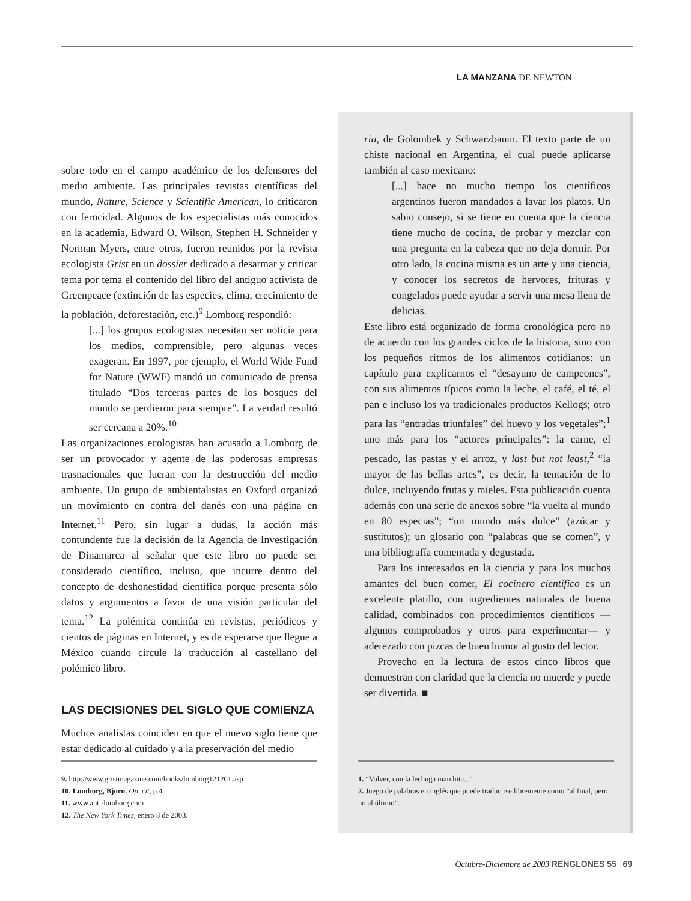LA MANZANA DE NEWTON
sobre todo en el campo académico de los defensores del medio ambiente. Las principales revistas científicas del mundo, Nature, Science y Scientific American, lo criticaron con ferocidad. Algunos de los especialistas más conocidos en la academia, Edward O. Wilson, Stephen H. Schneider y Norman Myers, entre otros, fueron reunidos por la revista ecologista Grist en un dossier dedicado a desarmar y criticar tema por tema el contenido del libro del antiguo activista de Greenpeace (extinción de las especies, clima, crecimiento de la población, deforestación, etc.)<sup>9</sup> Lomborg respondió:
[...] los grupos ecologistas necesitan ser noticia para los medios, comprensible, pero algunas veces exageran. En 1997, por ejemplo, el World Wide Fund for Nature (WWF) mandó un comunicado de prensa titulado “Dos terceras partes de los bosques del mundo se perdieron para siempre”. La verdad resultó ser cercana a 20%.<sup>10</sup>
Las organizaciones ecologistas han acusado a Lomborg de ser un provocador y agente de las poderosas empresas trasnacionales que lucran con la destrucción del medio ambiente. Un grupo de ambientalistas en Oxford organizó un movimiento en contra del danés con una página en Internet.<sup>11</sup> Pero, sin lugar a dudas, la acción más contundente fue la decisión de la Agencia de Investigación de Dinamarca al señalar que este libro no puede ser considerado científico, incluso, que incurre dentro del concepto de deshonestidad científica porque presenta sólo datos y argumentos a favor de una visión particular del tema.<sup>12</sup> La polémica continúa en revistas, periódicos y cientos de páginas en Internet, y es de esperarse que llegue a México cuando circule la traducción al castellano del polémico libro.
LAS DECISIONES DEL SIGLO QUE COMIENZA
Muchos analistas coinciden en que el nuevo siglo tiene que estar dedicado al cuidado y a la preservación del medio
ria, de Golombek y Schwarzbaum. El texto parte de un chiste nacional en Argentina, el cual puede aplicarse también al caso mexicano:
[...] hace no mucho tiempo los científicos argentinos fueron mandados a lavar los platos. Un sabio consejo, si se tiene en cuenta que la ciencia tiene mucho de cocina, de probar y mezclar con una pregunta en la cabeza que no deja dormir. Por otro lado, la cocina misma es un arte y una ciencia, y conocer los secretos de hervores, frituras y congelados puede ayudar a servir una mesa llena de delicias.
Este libro está organizado de forma cronológica pero no de acuerdo con los grandes ciclos de la historia, sino con los pequeños ritmos de los alimentos cotidianos: un capítulo para explicarnos el “desayuno de campeones”, con sus alimentos típicos como la leche, el café, el té, el pan e incluso los ya tradicionales productos Kellogs; otro para las “entradas triunfales” del huevo y los vegetales”;<sup>1</sup> uno más para los “actores principales”: la carne, el pescado, las pastas y el arroz, y last but not least,<sup>2</sup> “la mayor de las bellas artes”, es decir, la tentación de lo dulce, incluyendo frutas y mieles. Esta publicación cuenta además con una serie de anexos sobre “la vuelta al mundo en 80 especias”; “un mundo más dulce” (azúcar y sustitutos); un glosario con “palabras que se comen”, y una bibliografía comentada y degustada.
Para los interesados en la ciencia y para los muchos amantes del buen comer, El cocinero científico es un excelente platillo, con ingredientes naturales de buena calidad, combinados con procedimientos científicos —algunos comprobados y otros para experimentar— y aderezado con pizcas de buen humor al gusto del lector.
Provecho en la lectura de estos cinco libros que demuestran con claridad que la ciencia no muerde y puede ser divertida. ■
9. http://www.gristmagazine.com/books/lomborg121201.asp
10. Lomborg, Bjorn. Op. cit, p.4.
11. www.anti-lomborg.com
12. The New York Times, enero 8 de 2003.
1. “Volver, con la lechuga marchita...”
2. Juego de palabras en inglés que puede traducirse libremente como “al final, pero no al último”.
Octubre-Diciembre de 2003 RENGLONES 55 69